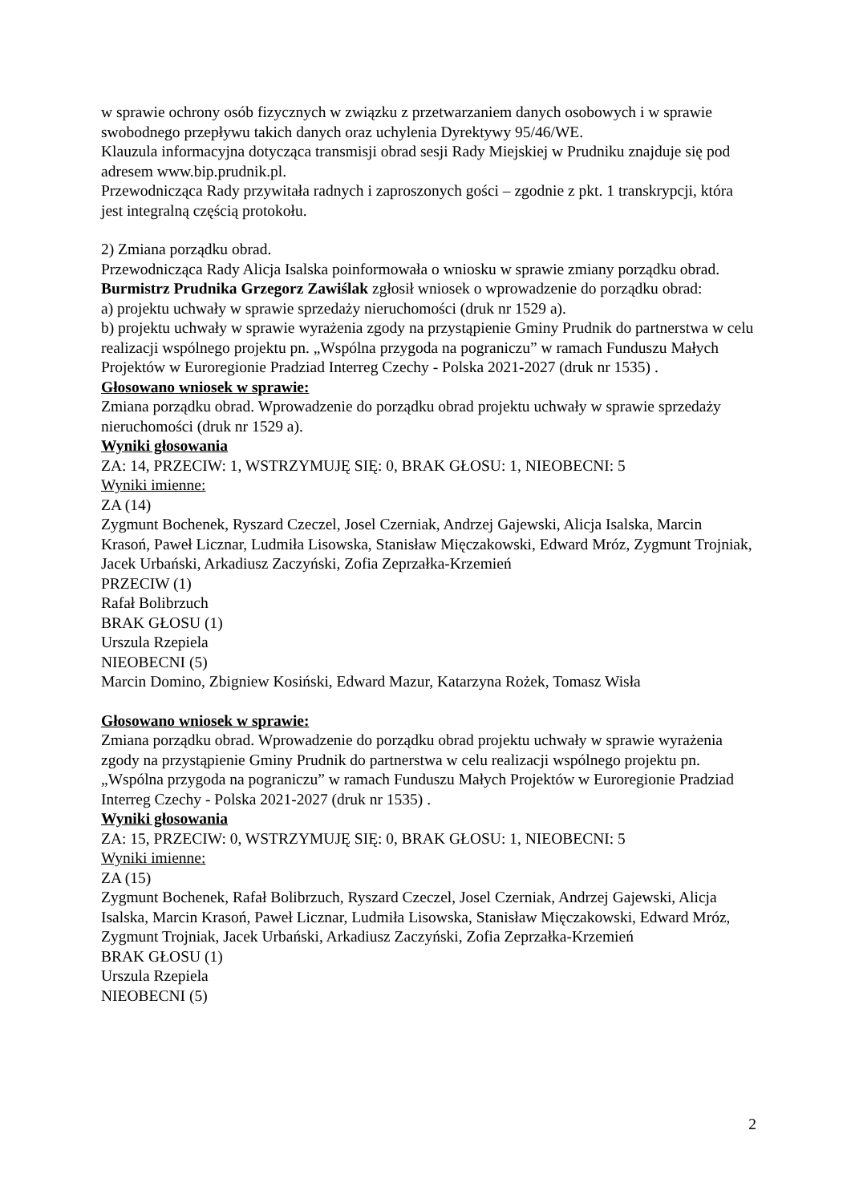w sprawie ochrony osób fizycznych w związku z przetwarzaniem danych osobowych i w sprawie swobodnego przepływu takich danych oraz uchylenia Dyrektywy 95/46/WE.
Klauzula informacyjna dotycząca transmisji obrad sesji Rady Miejskiej w Prudniku znajduje się pod adresem www.bip.prudnik.pl.
Przewodnicząca Rady przywitała radnych i zaproszonych gości – zgodnie z pkt. 1 transkrypcji, która jest integralną częścią protokołu.
2) Zmiana porządku obrad.
Przewodnicząca Rady Alicja Isalska poinformowała o wniosku w sprawie zmiany porządku obrad.
Burmistrz Prudnika Grzegorz Zawiślak zgłosił wniosek o wprowadzenie do porządku obrad:
a) projektu uchwały w sprawie sprzedaży nieruchomości (druk nr 1529 a).
b) projektu uchwały w sprawie wyrażenia zgody na przystąpienie Gminy Prudnik do partnerstwa w celu realizacji wspólnego projektu pn. „Wspólna przygoda na pograniczu” w ramach Funduszu Małych Projektów w Euroregionie Pradziad Interreg Czechy - Polska 2021-2027 (druk nr 1535) .
Głosowano wniosek w sprawie:
Zmiana porządku obrad. Wprowadzenie do porządku obrad projektu uchwały w sprawie sprzedaży nieruchomości (druk nr 1529 a).
Wyniki głosowania
ZA: 14, PRZECIW: 1, WSTRZYMUJĘ SIĘ: 0, BRAK GŁOSU: 1, NIEOBECNI: 5
Wyniki imienne:
ZA (14)
Zygmunt Bochenek, Ryszard Czeczel, Josel Czerniak, Andrzej Gajewski, Alicja Isalska, Marcin Krasoń, Paweł Licznar, Ludmiła Lisowska, Stanisław Mięczakowski, Edward Mróz, Zygmunt Trojniak, Jacek Urbański, Arkadiusz Zaczyński, Zofia Zeprzałka-Krzemień
PRZECIW (1)
Rafał Bolibrzuch
BRAK GŁOSU (1)
Urszula Rzepiela
NIEOBECNI (5)
Marcin Domino, Zbigniew Kosiński, Edward Mazur, Katarzyna Rożek, Tomasz Wisła
Głosowano wniosek w sprawie:
Zmiana porządku obrad. Wprowadzenie do porządku obrad projektu uchwały w sprawie wyrażenia zgody na przystąpienie Gminy Prudnik do partnerstwa w celu realizacji wspólnego projektu pn. „Wspólna przygoda na pograniczu” w ramach Funduszu Małych Projektów w Euroregionie Pradziad Interreg Czechy - Polska 2021-2027 (druk nr 1535) .
Wyniki głosowania
ZA: 15, PRZECIW: 0, WSTRZYMUJĘ SIĘ: 0, BRAK GŁOSU: 1, NIEOBECNI: 5
Wyniki imienne:
ZA (15)
Zygmunt Bochenek, Rafał Bolibrzuch, Ryszard Czeczel, Josel Czerniak, Andrzej Gajewski, Alicja Isalska, Marcin Krasoń, Paweł Licznar, Ludmiła Lisowska, Stanisław Mięczakowski, Edward Mróz, Zygmunt Trojniak, Jacek Urbański, Arkadiusz Zaczyński, Zofia Zeprzałka-Krzemień
BRAK GŁOSU (1)
Urszula Rzepiela
NIEOBECNI (5)
2